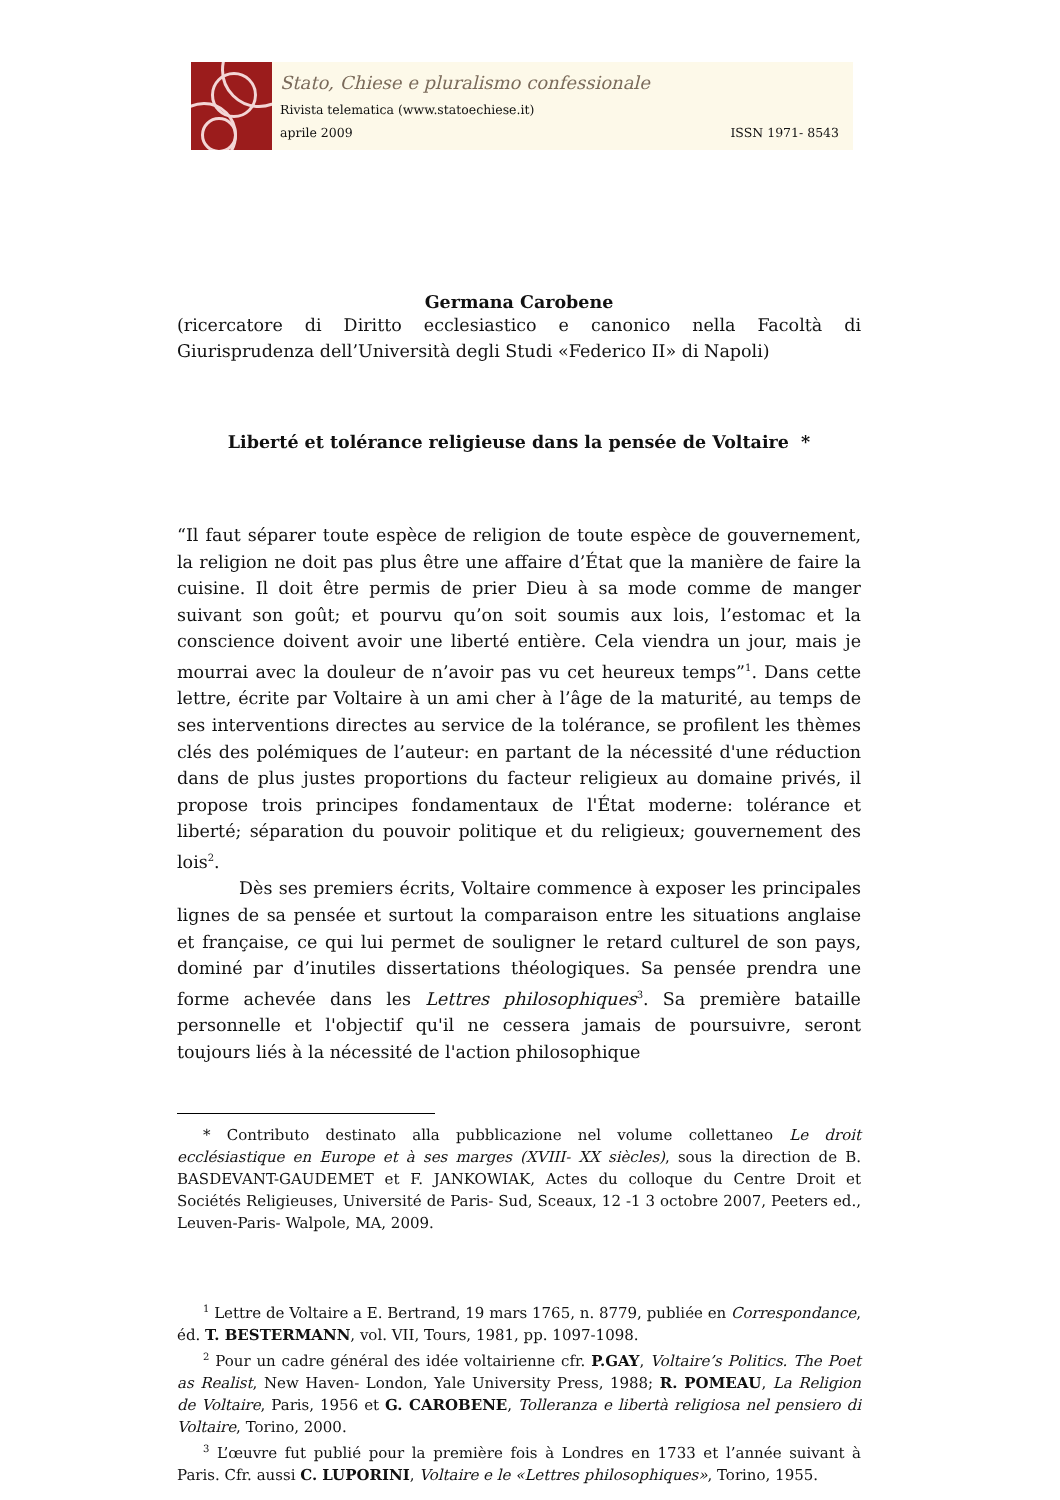Stato, Chiese e pluralismo confessionale
Rivista telematica (www.statoechiese.it)
aprile 2009 ISSN 1971- 8543
Germana Carobene
(ricercatore di Diritto ecclesiastico e canonico nella Facoltà di Giurisprudenza dell’Università degli Studi «Federico II» di Napoli)
Liberté et tolérance religieuse dans la pensée de Voltaire *
“Il faut séparer toute espèce de religion de toute espèce de gouvernement, la religion ne doit pas plus être une affaire d’État que la manière de faire la cuisine. Il doit être permis de prier Dieu à sa mode comme de manger suivant son goût; et pourvu qu’on soit soumis aux lois, l’estomac et la conscience doivent avoir une liberté entière. Cela viendra un jour, mais je mourrai avec la douleur de n’avoir pas vu cet heureux temps”<sup>1</sup>. Dans cette lettre, écrite par Voltaire à un ami cher à l’âge de la maturité, au temps de ses interventions directes au service de la tolérance, se profilent les thèmes clés des polémiques de l’auteur: en partant de la nécessité d'une réduction dans de plus justes proportions du facteur religieux au domaine privés, il propose trois principes fondamentaux de l'État moderne: tolérance et liberté; séparation du pouvoir politique et du religieux; gouvernement des lois<sup>2</sup>.
Dès ses premiers écrits, Voltaire commence à exposer les principales lignes de sa pensée et surtout la comparaison entre les situations anglaise et française, ce qui lui permet de souligner le retard culturel de son pays, dominé par d’inutiles dissertations théologiques. Sa pensée prendra une forme achevée dans les Lettres philosophiques<sup>3</sup>. Sa première bataille personnelle et l'objectif qu'il ne cessera jamais de poursuivre, seront toujours liés à la nécessité de l'action philosophique
* Contributo destinato alla pubblicazione nel volume collettaneo Le droit ecclésiastique en Europe et à ses marges (XVIII- XX siècles), sous la direction de B. BASDEVANT-GAUDEMET et F. JANKOWIAK, Actes du colloque du Centre Droit et Sociétés Religieuses, Université de Paris- Sud, Sceaux, 12 -1 3 octobre 2007, Peeters ed., Leuven-Paris- Walpole, MA, 2009.
<sup>1</sup> Lettre de Voltaire a E. Bertrand, 19 mars 1765, n. 8779, publiée en Correspondance, éd. T. BESTERMANN, vol. VII, Tours, 1981, pp. 1097-1098.
<sup>2</sup> Pour un cadre général des idée voltairienne cfr. P.GAY, Voltaire’s Politics. The Poet as Realist, New Haven- London, Yale University Press, 1988; R. POMEAU, La Religion de Voltaire, Paris, 1956 et G. CAROBENE, Tolleranza e libertà religiosa nel pensiero di Voltaire, Torino, 2000.
<sup>3</sup> L’œuvre fut publié pour la première fois à Londres en 1733 et l’année suivant à Paris. Cfr. aussi C. LUPORINI, Voltaire e le «Lettres philosophiques», Torino, 1955.